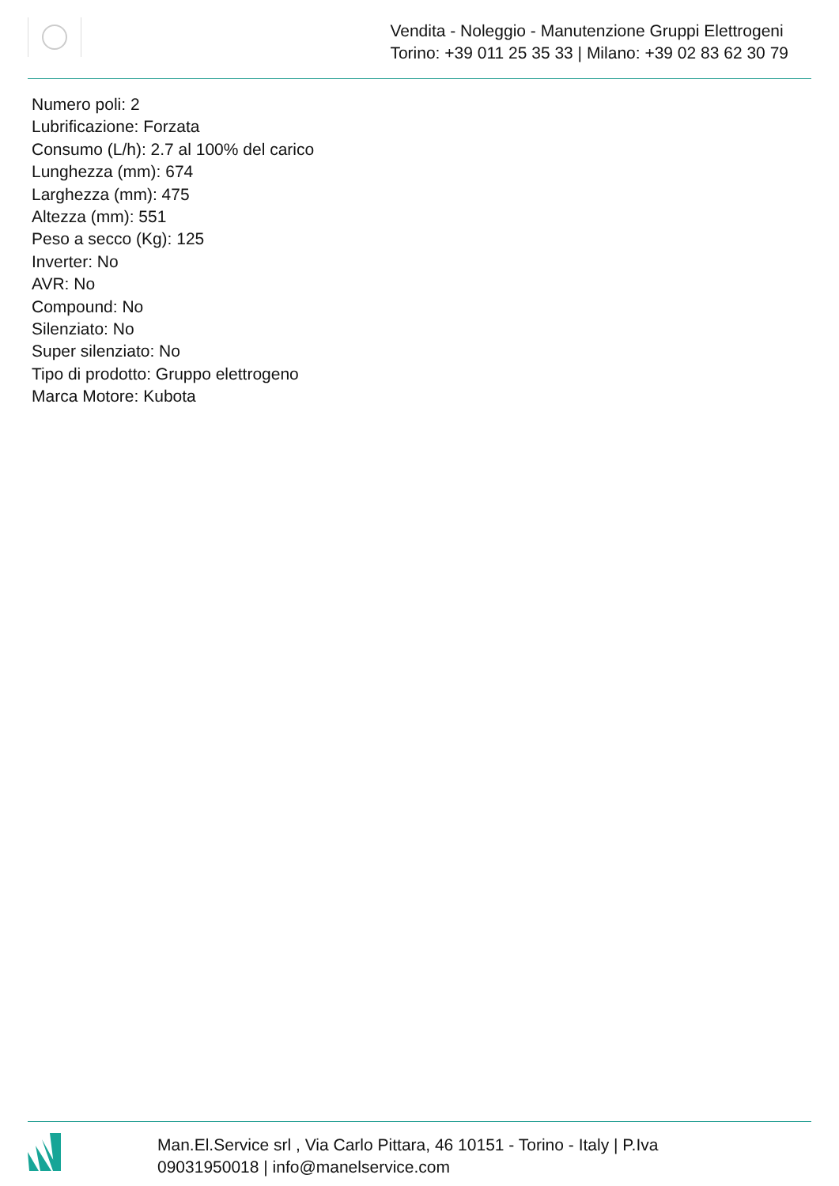Vendita - Noleggio - Manutenzione Gruppi Elettrogeni
Torino: +39 011 25 35 33 | Milano: +39 02 83 62 30 79
Numero poli: 2
Lubrificazione: Forzata
Consumo (L/h): 2.7 al 100% del carico
Lunghezza (mm): 674
Larghezza (mm): 475
Altezza (mm): 551
Peso a secco (Kg): 125
Inverter: No
AVR: No
Compound: No
Silenziato: No
Super silenziato: No
Tipo di prodotto: Gruppo elettrogeno
Marca Motore: Kubota
Man.El.Service srl , Via Carlo Pittara, 46 10151 - Torino - Italy | P.Iva
09031950018 | info@manelservice.com